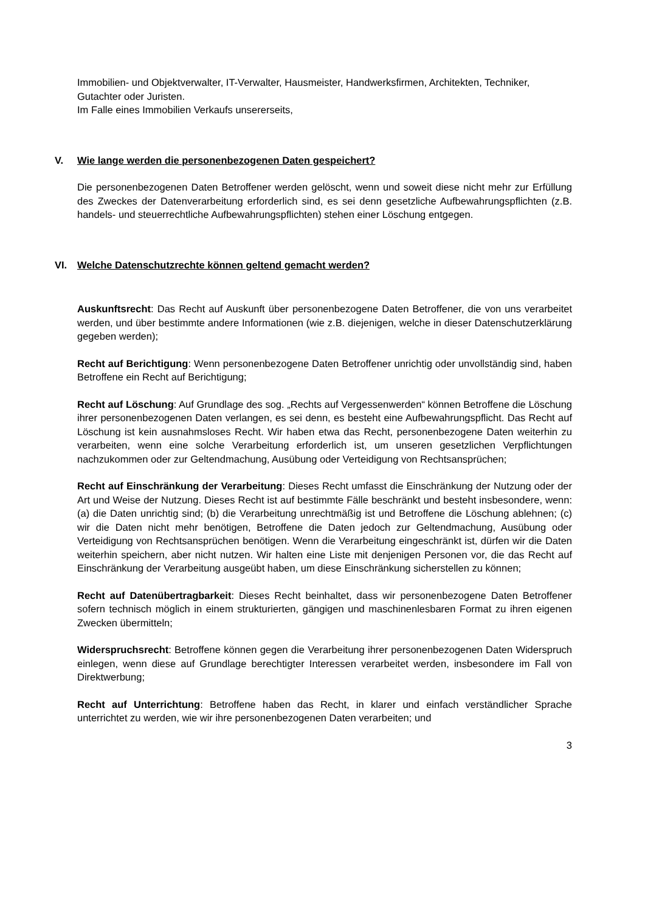Immobilien- und Objektverwalter, IT-Verwalter, Hausmeister, Handwerksfirmen, Architekten, Techniker, Gutachter oder Juristen.
Im Falle eines Immobilien Verkaufs unsererseits,
V. Wie lange werden die personenbezogenen Daten gespeichert?
Die personenbezogenen Daten Betroffener werden gelöscht, wenn und soweit diese nicht mehr zur Erfüllung des Zweckes der Datenverarbeitung erforderlich sind, es sei denn gesetzliche Aufbewahrungspflichten (z.B. handels- und steuerrechtliche Aufbewahrungspflichten) stehen einer Löschung entgegen.
VI. Welche Datenschutzrechte können geltend gemacht werden?
Auskunftsrecht: Das Recht auf Auskunft über personenbezogene Daten Betroffener, die von uns verarbeitet werden, und über bestimmte andere Informationen (wie z.B. diejenigen, welche in dieser Datenschutzerklärung gegeben werden);
Recht auf Berichtigung: Wenn personenbezogene Daten Betroffener unrichtig oder unvollständig sind, haben Betroffene ein Recht auf Berichtigung;
Recht auf Löschung: Auf Grundlage des sog. „Rechts auf Vergessenwerden“ können Betroffene die Löschung ihrer personenbezogenen Daten verlangen, es sei denn, es besteht eine Aufbewahrungspflicht. Das Recht auf Löschung ist kein ausnahmsloses Recht. Wir haben etwa das Recht, personenbezogene Daten weiterhin zu verarbeiten, wenn eine solche Verarbeitung erforderlich ist, um unseren gesetzlichen Verpflichtungen nachzukommen oder zur Geltendmachung, Ausübung oder Verteidigung von Rechtsansprüchen;
Recht auf Einschränkung der Verarbeitung: Dieses Recht umfasst die Einschränkung der Nutzung oder der Art und Weise der Nutzung. Dieses Recht ist auf bestimmte Fälle beschränkt und besteht insbesondere, wenn: (a) die Daten unrichtig sind; (b) die Verarbeitung unrechtmäßig ist und Betroffene die Löschung ablehnen; (c) wir die Daten nicht mehr benötigen, Betroffene die Daten jedoch zur Geltendmachung, Ausübung oder Verteidigung von Rechtsansprüchen benötigen. Wenn die Verarbeitung eingeschränkt ist, dürfen wir die Daten weiterhin speichern, aber nicht nutzen. Wir halten eine Liste mit denjenigen Personen vor, die das Recht auf Einschränkung der Verarbeitung ausgeübt haben, um diese Einschränkung sicherstellen zu können;
Recht auf Datenübertragbarkeit: Dieses Recht beinhaltet, dass wir personenbezogene Daten Betroffener sofern technisch möglich in einem strukturierten, gängigen und maschinenlesbaren Format zu ihren eigenen Zwecken übermitteln;
Widerspruchsrecht: Betroffene können gegen die Verarbeitung ihrer personenbezogenen Daten Widerspruch einlegen, wenn diese auf Grundlage berechtigter Interessen verarbeitet werden, insbesondere im Fall von Direktwerbung;
Recht auf Unterrichtung: Betroffene haben das Recht, in klarer und einfach verständlicher Sprache unterrichtet zu werden, wie wir ihre personenbezogenen Daten verarbeiten; und
3